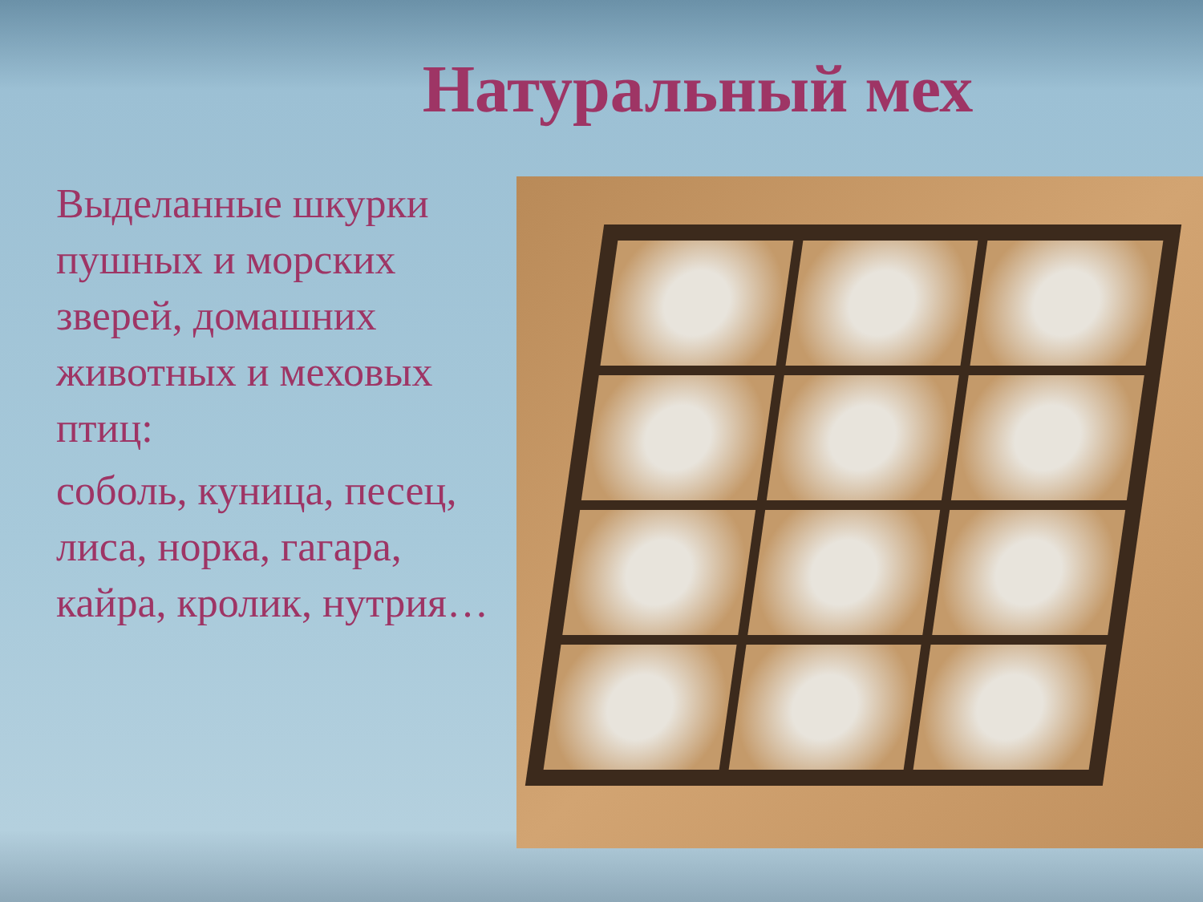Натуральный мех
Выделанные шкурки пушных и морских зверей, домашних животных и меховых птиц:
соболь, куница, песец, лиса, норка, гагара, кайра, кролик, нутрия…